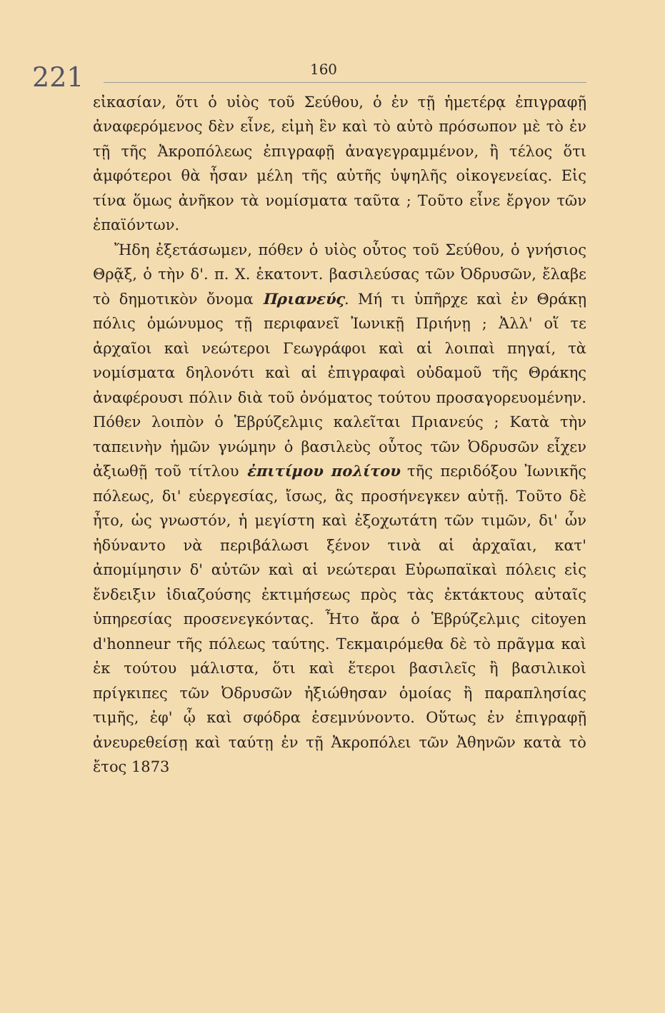221 160
εἰκασίαν, ὅτι ὁ υἱὸς τοῦ Σεύθου, ὁ ἐν τῇ ἡμετέρᾳ ἐπιγραφῇ ἀναφερόμενος δὲν εἶνε, εἰμὴ ἓν καὶ τὸ αὐτὸ πρόσωπον μὲ τὸ ἐν τῇ τῆς Ἀκροπόλεως ἐπιγραφῇ ἀναγεγραμμένον, ἢ τέλος ὅτι ἀμφότεροι θὰ ἦσαν μέλη τῆς αὐτῆς ὑψηλῆς οἰκογενείας. Εἰς τίνα ὅμως ἀνῆκον τὰ νομίσματα ταῦτα ; Τοῦτο εἶνε ἔργον τῶν ἐπαϊόντων.
Ἤδη ἐξετάσωμεν, πόθεν ὁ υἱὸς οὗτος τοῦ Σεύθου, ὁ γνήσιος Θρᾷξ, ὁ τὴν δ'. π. Χ. ἑκατοντ. βασιλεύσας τῶν Ὀδρυσῶν, ἔλαβε τὸ δημοτικὸν ὄνομα Πριανεύς. Μή τι ὑπῆρχε καὶ ἐν Θράκῃ πόλις ὁμώνυμος τῇ περιφανεῖ Ἰωνικῇ Πριήνῃ ; Ἀλλ' οἵ τε ἀρχαῖοι καὶ νεώτεροι Γεωγράφοι καὶ αἱ λοιπαὶ πηγαί, τὰ νομίσματα δηλονότι καὶ αἱ ἐπιγραφαὶ οὐδαμοῦ τῆς Θράκης ἀναφέρουσι πόλιν διὰ τοῦ ὀνόματος τούτου προσαγορευομένην. Πόθεν λοιπὸν ὁ Ἑβρύζελμις καλεῖται Πριανεύς ; Κατὰ τὴν ταπεινὴν ἡμῶν γνώμην ὁ βασιλεὺς οὗτος τῶν Ὀδρυσῶν εἶχεν ἀξιωθῇ τοῦ τίτλου ἐπιτίμου πολίτου τῆς περιδόξου Ἰωνικῆς πόλεως, δι' εὐεργεσίας, ἴσως, ἃς προσήνεγκεν αὐτῇ. Τοῦτο δὲ ἦτο, ὡς γνωστόν, ἡ μεγίστη καὶ ἐξοχωτάτη τῶν τιμῶν, δι' ὧν ἠδύναντο νὰ περιβάλωσι ξένον τινὰ αἱ ἀρχαῖαι, κατ' ἀπομίμησιν δ' αὐτῶν καὶ αἱ νεώτεραι Εὐρωπαϊκαὶ πόλεις εἰς ἔνδειξιν ἰδιαζούσης ἐκτιμήσεως πρὸς τὰς ἐκτάκτους αὐταῖς ὑπηρεσίας προσενεγκόντας. Ἦτο ἄρα ὁ Ἑβρύζελμις citoyen d'honneur τῆς πόλεως ταύτης. Τεκμαιρόμεθα δὲ τὸ πρᾶγμα καὶ ἐκ τούτου μάλιστα, ὅτι καὶ ἕτεροι βασιλεῖς ἢ βασιλικοὶ πρίγκιπες τῶν Ὀδρυσῶν ἠξιώθησαν ὁμοίας ἢ παραπλησίας τιμῆς, ἐφ' ᾧ καὶ σφόδρα ἐσεμνύνοντο. Οὕτως ἐν ἐπιγραφῇ ἀνευρεθείσῃ καὶ ταύτῃ ἐν τῇ Ἀκροπόλει τῶν Ἀθηνῶν κατὰ τὸ ἔτος 1873